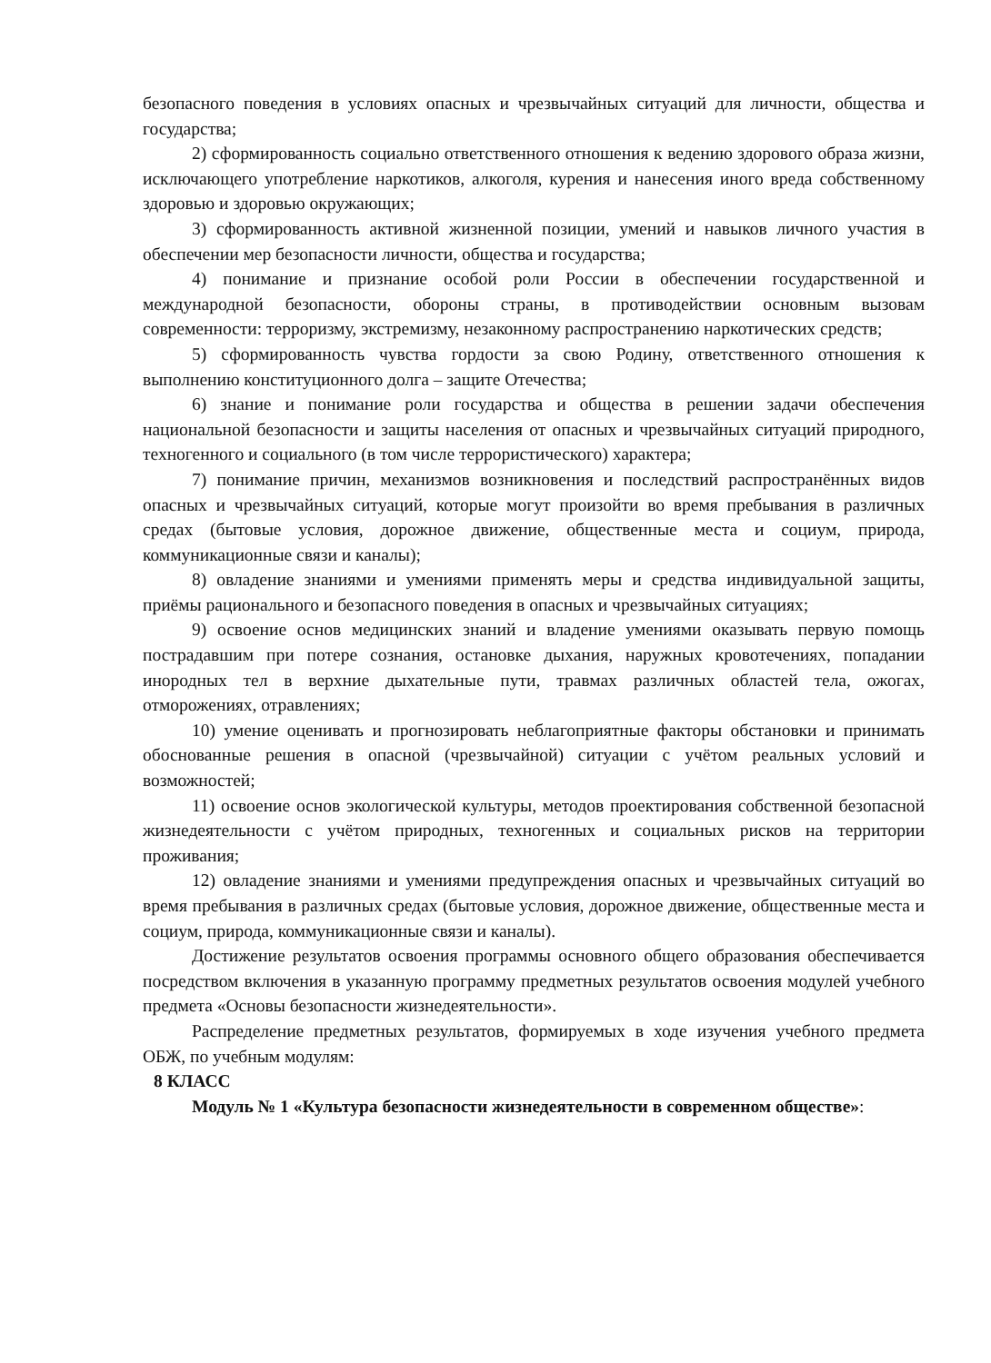безопасного поведения в условиях опасных и чрезвычайных ситуаций для личности, общества и государства;
2) сформированность социально ответственного отношения к ведению здорового образа жизни, исключающего употребление наркотиков, алкоголя, курения и нанесения иного вреда собственному здоровью и здоровью окружающих;
3) сформированность активной жизненной позиции, умений и навыков личного участия в обеспечении мер безопасности личности, общества и государства;
4) понимание и признание особой роли России в обеспечении государственной и международной безопасности, обороны страны, в противодействии основным вызовам современности: терроризму, экстремизму, незаконному распространению наркотических средств;
5) сформированность чувства гордости за свою Родину, ответственного отношения к выполнению конституционного долга – защите Отечества;
6) знание и понимание роли государства и общества в решении задачи обеспечения национальной безопасности и защиты населения от опасных и чрезвычайных ситуаций природного, техногенного и социального (в том числе террористического) характера;
7) понимание причин, механизмов возникновения и последствий распространённых видов опасных и чрезвычайных ситуаций, которые могут произойти во время пребывания в различных средах (бытовые условия, дорожное движение, общественные места и социум, природа, коммуникационные связи и каналы);
8) овладение знаниями и умениями применять меры и средства индивидуальной защиты, приёмы рационального и безопасного поведения в опасных и чрезвычайных ситуациях;
9) освоение основ медицинских знаний и владение умениями оказывать первую помощь пострадавшим при потере сознания, остановке дыхания, наружных кровотечениях, попадании инородных тел в верхние дыхательные пути, травмах различных областей тела, ожогах, отморожениях, отравлениях;
10) умение оценивать и прогнозировать неблагоприятные факторы обстановки и принимать обоснованные решения в опасной (чрезвычайной) ситуации с учётом реальных условий и возможностей;
11) освоение основ экологической культуры, методов проектирования собственной безопасной жизнедеятельности с учётом природных, техногенных и социальных рисков на территории проживания;
12) овладение знаниями и умениями предупреждения опасных и чрезвычайных ситуаций во время пребывания в различных средах (бытовые условия, дорожное движение, общественные места и социум, природа, коммуникационные связи и каналы).
Достижение результатов освоения программы основного общего образования обеспечивается посредством включения в указанную программу предметных результатов освоения модулей учебного предмета «Основы безопасности жизнедеятельности».
Распределение предметных результатов, формируемых в ходе изучения учебного предмета ОБЖ, по учебным модулям:
8 КЛАСС
Модуль № 1 «Культура безопасности жизнедеятельности в современном обществе»: